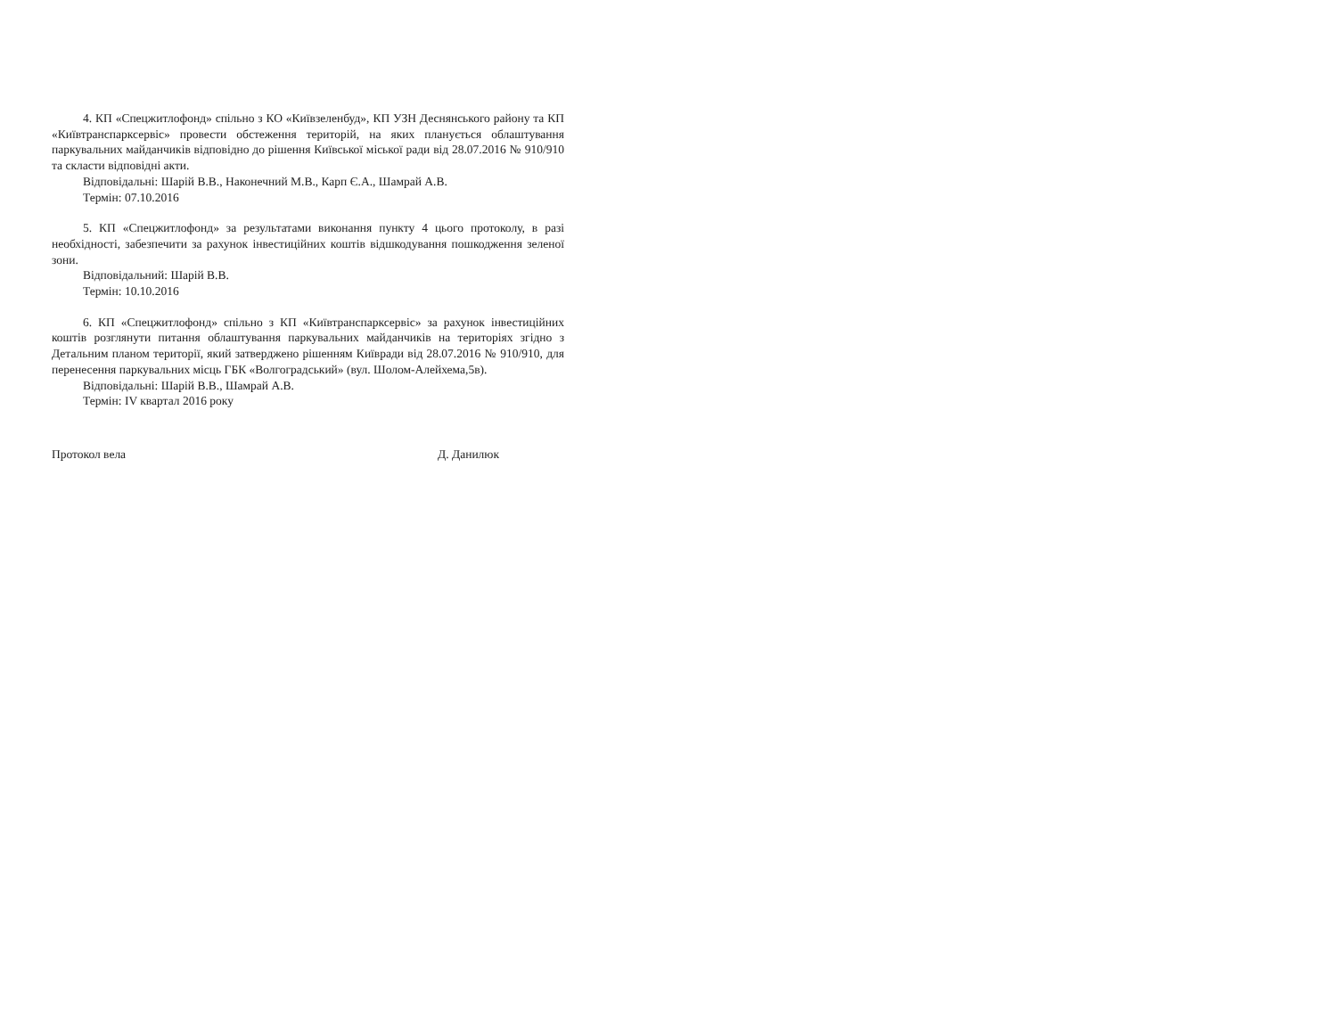4. КП «Спецжитлофонд» спільно з КО «Київзеленбуд», КП УЗН Деснянського району та КП «Київтранспарксервіс» провести обстеження територій, на яких планується облаштування паркувальних майданчиків відповідно до рішення Київської міської ради від 28.07.2016 № 910/910 та скласти відповідні акти.
Відповідальні: Шарій В.В., Наконечний М.В., Карп Є.А., Шамрай А.В.
Термін: 07.10.2016
5. КП «Спецжитлофонд» за результатами виконання пункту 4 цього протоколу, в разі необхідності, забезпечити за рахунок інвестиційних коштів відшкодування пошкодження зеленої зони.
Відповідальний: Шарій В.В.
Термін: 10.10.2016
6. КП «Спецжитлофонд» спільно з КП «Київтранспарксервіс» за рахунок інвестиційних коштів розглянути питання облаштування паркувальних майданчиків на територіях згідно з Детальним планом території, який затверджено рішенням Київради від 28.07.2016 № 910/910, для перенесення паркувальних місць ГБК «Волгоградський» (вул. Шолом-Алейхема,5в).
Відповідальні: Шарій В.В., Шамрай А.В.
Термін: IV квартал 2016 року
Протокол вела Д. Данилюк